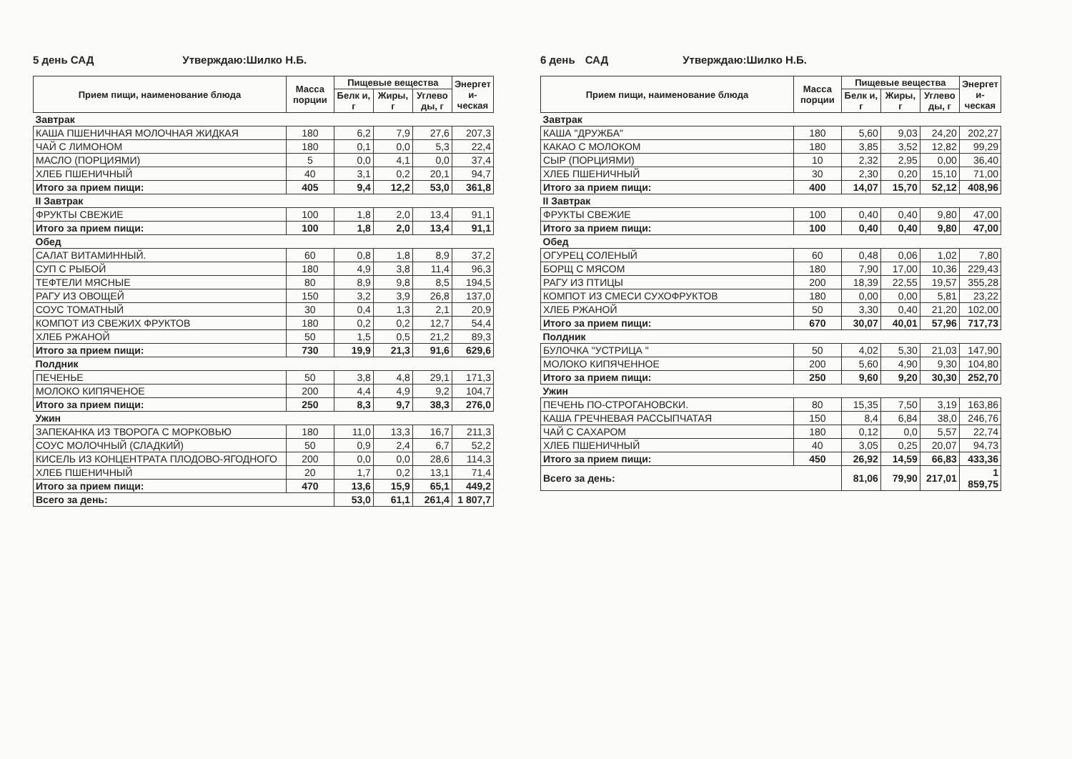5 день САД Утверждаю:Шилко Н.Б.
| Прием пищи, наименование блюда | Масса порции | Пищевые вещества | | | Энергет и-ческая |
| --- | --- | --- | --- | --- | --- |
| | | Белк и, г | Жиры, г | Углево ды, г | |
| Завтрак | | | | | |
| КАША ПШЕНИЧНАЯ МОЛОЧНАЯ ЖИДКАЯ | 180 | 6,2 | 7,9 | 27,6 | 207,3 |
| ЧАЙ С ЛИМОНОМ | 180 | 0,1 | 0,0 | 5,3 | 22,4 |
| МАСЛО (ПОРЦИЯМИ) | 5 | 0,0 | 4,1 | 0,0 | 37,4 |
| ХЛЕБ ПШЕНИЧНЫЙ | 40 | 3,1 | 0,2 | 20,1 | 94,7 |
| Итого за прием пищи: | 405 | 9,4 | 12,2 | 53,0 | 361,8 |
| II Завтрак | | | | | |
| ФРУКТЫ СВЕЖИЕ | 100 | 1,8 | 2,0 | 13,4 | 91,1 |
| Итого за прием пищи: | 100 | 1,8 | 2,0 | 13,4 | 91,1 |
| Обед | | | | | |
| САЛАТ ВИТАМИННЫЙ. | 60 | 0,8 | 1,8 | 8,9 | 37,2 |
| СУП С РЫБОЙ | 180 | 4,9 | 3,8 | 11,4 | 96,3 |
| ТЕФТЕЛИ МЯСНЫЕ | 80 | 8,9 | 9,8 | 8,5 | 194,5 |
| РАГУ ИЗ ОВОЩЕЙ | 150 | 3,2 | 3,9 | 26,8 | 137,0 |
| СОУС ТОМАТНЫЙ | 30 | 0,4 | 1,3 | 2,1 | 20,9 |
| КОМПОТ ИЗ СВЕЖИХ ФРУКТОВ | 180 | 0,2 | 0,2 | 12,7 | 54,4 |
| ХЛЕБ РЖАНОЙ | 50 | 1,5 | 0,5 | 21,2 | 89,3 |
| Итого за прием пищи: | 730 | 19,9 | 21,3 | 91,6 | 629,6 |
| Полдник | | | | | |
| ПЕЧЕНЬЕ | 50 | 3,8 | 4,8 | 29,1 | 171,3 |
| МОЛОКО КИПЯЧЕНОЕ | 200 | 4,4 | 4,9 | 9,2 | 104,7 |
| Итого за прием пищи: | 250 | 8,3 | 9,7 | 38,3 | 276,0 |
| Ужин | | | | | |
| ЗАПЕКАНКА ИЗ ТВОРОГА С МОРКОВЬЮ | 180 | 11,0 | 13,3 | 16,7 | 211,3 |
| СОУС МОЛОЧНЫЙ (СЛАДКИЙ) | 50 | 0,9 | 2,4 | 6,7 | 52,2 |
| КИСЕЛЬ ИЗ КОНЦЕНТРАТА ПЛОДОВО-ЯГОДНОГО | 200 | 0,0 | 0,0 | 28,6 | 114,3 |
| ХЛЕБ ПШЕНИЧНЫЙ | 20 | 1,7 | 0,2 | 13,1 | 71,4 |
| Итого за прием пищи: | 470 | 13,6 | 15,9 | 65,1 | 449,2 |
| Всего за день: | | 53,0 | 61,1 | 261,4 | 1 807,7 |
6 день САД Утверждаю:Шилко Н.Б.
| Прием пищи, наименование блюда | Масса порции | Пищевые вещества | | | Энергет и-ческая |
| --- | --- | --- | --- | --- | --- |
| | | Белк и, г | Жиры, г | Углево ды, г | |
| Завтрак | | | | | |
| КАША "ДРУЖБА" | 180 | 5,60 | 9,03 | 24,20 | 202,27 |
| КАКАО С МОЛОКОМ | 180 | 3,85 | 3,52 | 12,82 | 99,29 |
| СЫР (ПОРЦИЯМИ) | 10 | 2,32 | 2,95 | 0,00 | 36,40 |
| ХЛЕБ ПШЕНИЧНЫЙ | 30 | 2,30 | 0,20 | 15,10 | 71,00 |
| Итого за прием пищи: | 400 | 14,07 | 15,70 | 52,12 | 408,96 |
| II Завтрак | | | | | |
| ФРУКТЫ СВЕЖИЕ | 100 | 0,40 | 0,40 | 9,80 | 47,00 |
| Итого за прием пищи: | 100 | 0,40 | 0,40 | 9,80 | 47,00 |
| Обед | | | | | |
| ОГУРЕЦ СОЛЕНЫЙ | 60 | 0,48 | 0,06 | 1,02 | 7,80 |
| БОРЩ С МЯСОМ | 180 | 7,90 | 17,00 | 10,36 | 229,43 |
| РАГУ ИЗ ПТИЦЫ | 200 | 18,39 | 22,55 | 19,57 | 355,28 |
| КОМПОТ ИЗ СМЕСИ СУХОФРУКТОВ | 180 | 0,00 | 0,00 | 5,81 | 23,22 |
| ХЛЕБ РЖАНОЙ | 50 | 3,30 | 0,40 | 21,20 | 102,00 |
| Итого за прием пищи: | 670 | 30,07 | 40,01 | 57,96 | 717,73 |
| Полдник | | | | | |
| БУЛОЧКА "УСТРИЦА " | 50 | 4,02 | 5,30 | 21,03 | 147,90 |
| МОЛОКО КИПЯЧЕННОЕ | 200 | 5,60 | 4,90 | 9,30 | 104,80 |
| Итого за прием пищи: | 250 | 9,60 | 9,20 | 30,30 | 252,70 |
| Ужин | | | | | |
| ПЕЧЕНЬ ПО-СТРОГАНОВСКИ. | 80 | 15,35 | 7,50 | 3,19 | 163,86 |
| КАША ГРЕЧНЕВАЯ РАССЫПЧАТАЯ | 150 | 8,4 | 6,84 | 38,0 | 246,76 |
| ЧАЙ С САХАРОМ | 180 | 0,12 | 0,0 | 5,57 | 22,74 |
| ХЛЕБ ПШЕНИЧНЫЙ | 40 | 3,05 | 0,25 | 20,07 | 94,73 |
| Итого за прием пищи: | 450 | 26,92 | 14,59 | 66,83 | 433,36 |
| Всего за день: | | 81,06 | 79,90 | 217,01 | 1 859,75 |